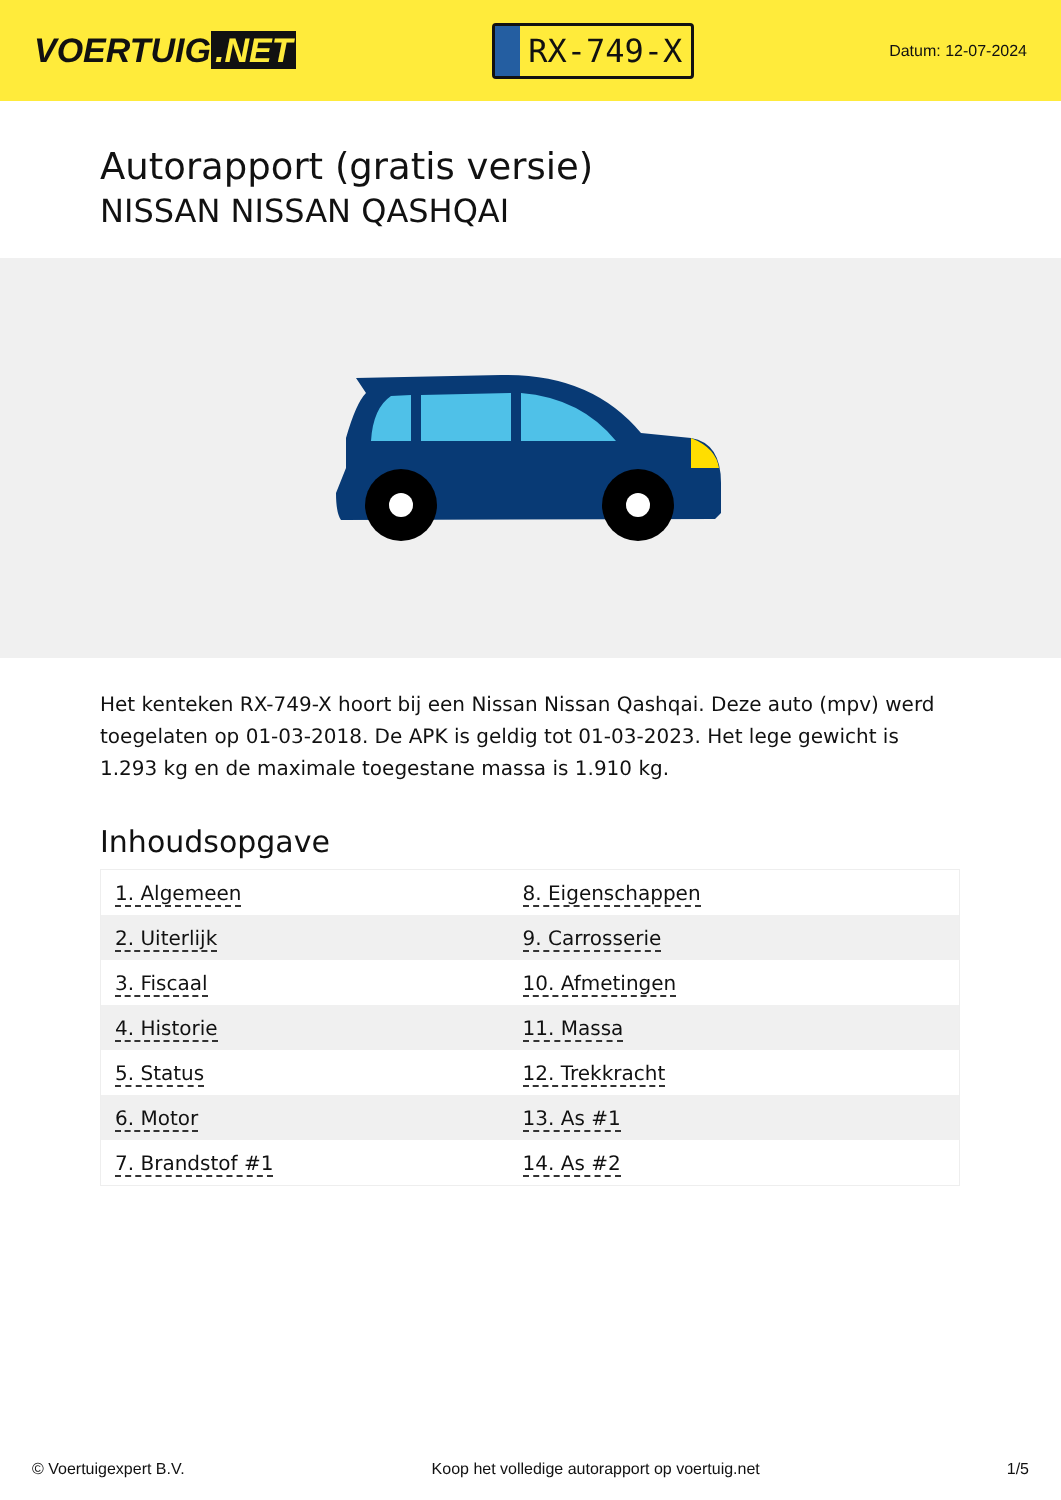VOERTUIG.NET
RX-749-X
Datum: 12-07-2024
Autorapport (gratis versie)
NISSAN NISSAN QASHQAI
Het kenteken RX-749-X hoort bij een Nissan Nissan Qashqai. Deze auto (mpv) werd toegelaten op 01-03-2018. De APK is geldig tot 01-03-2023. Het lege gewicht is 1.293 kg en de maximale toegestane massa is 1.910 kg.
Inhoudsopgave
| 1. Algemeen | 8. Eigenschappen |
| 2. Uiterlijk | 9. Carrosserie |
| 3. Fiscaal | 10. Afmetingen |
| 4. Historie | 11. Massa |
| 5. Status | 12. Trekkracht |
| 6. Motor | 13. As #1 |
| 7. Brandstof #1 | 14. As #2 |
© Voertuigexpert B.V. Koop het volledige autorapport op voertuig.net 1/5